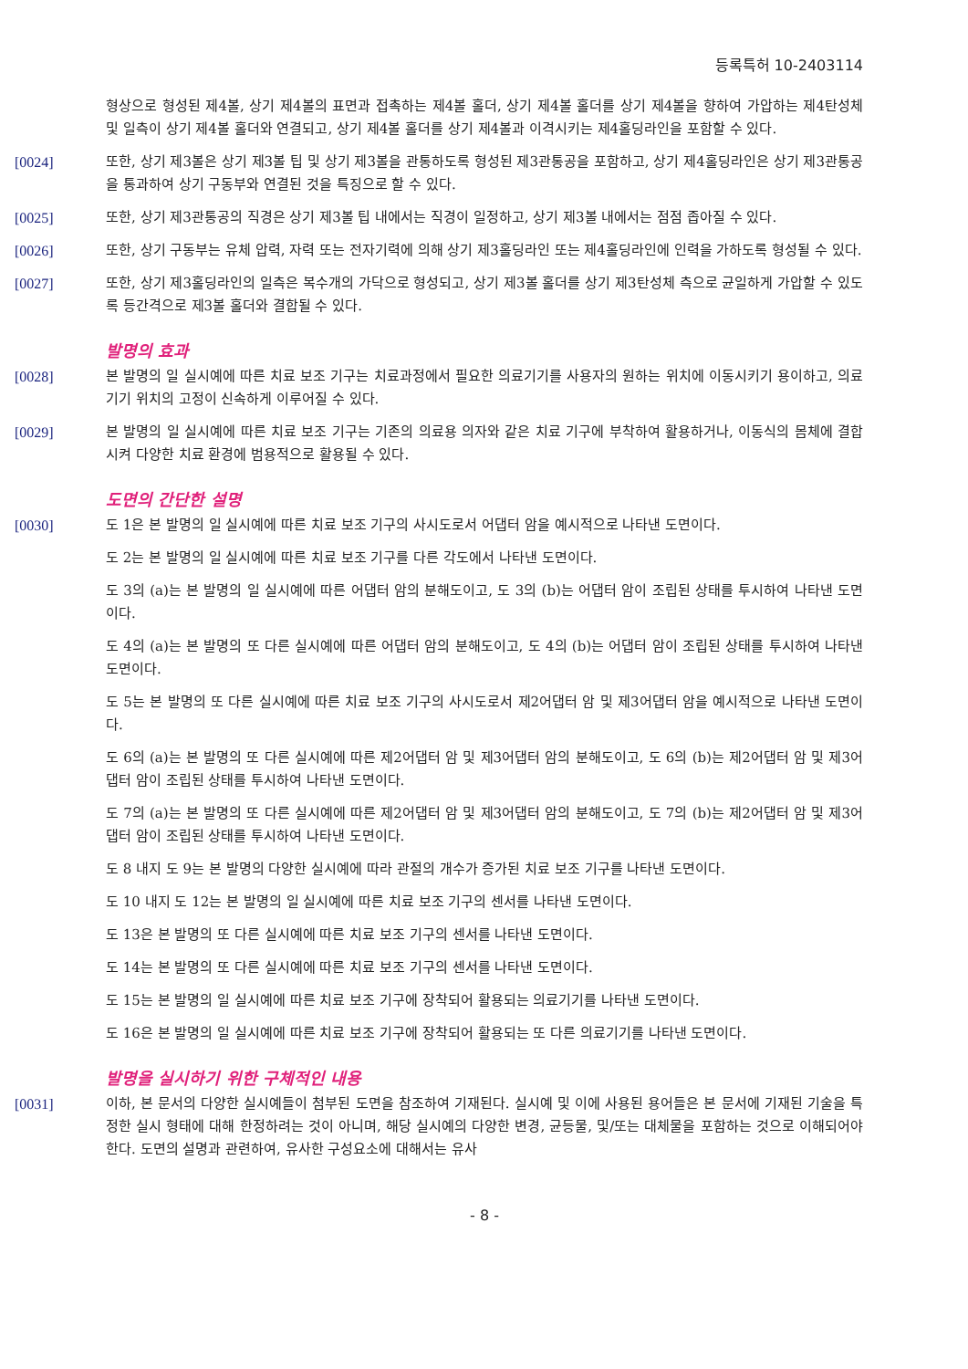등록특허 10-2403114
형상으로 형성된 제4볼, 상기 제4볼의 표면과 접촉하는 제4볼 홀더, 상기 제4볼 홀더를 상기 제4볼을 향하여 가압하는 제4탄성체 및 일측이 상기 제4볼 홀더와 연결되고, 상기 제4볼 홀더를 상기 제4볼과 이격시키는 제4홀딩라인을 포함할 수 있다.
[0024] 또한, 상기 제3볼은 상기 제3볼 팁 및 상기 제3볼을 관통하도록 형성된 제3관통공을 포함하고, 상기 제4홀딩라인은 상기 제3관통공을 통과하여 상기 구동부와 연결된 것을 특징으로 할 수 있다.
[0025] 또한, 상기 제3관통공의 직경은 상기 제3볼 팁 내에서는 직경이 일정하고, 상기 제3볼 내에서는 점점 좁아질 수 있다.
[0026] 또한, 상기 구동부는 유체 압력, 자력 또는 전자기력에 의해 상기 제3홀딩라인 또는 제4홀딩라인에 인력을 가하도록 형성될 수 있다.
[0027] 또한, 상기 제3홀딩라인의 일측은 복수개의 가닥으로 형성되고, 상기 제3볼 홀더를 상기 제3탄성체 측으로 균일하게 가압할 수 있도록 등간격으로 제3볼 홀더와 결합될 수 있다.
발명의 효과
[0028] 본 발명의 일 실시예에 따른 치료 보조 기구는 치료과정에서 필요한 의료기기를 사용자의 원하는 위치에 이동시키기 용이하고, 의료기기 위치의 고정이 신속하게 이루어질 수 있다.
[0029] 본 발명의 일 실시예에 따른 치료 보조 기구는 기존의 의료용 의자와 같은 치료 기구에 부착하여 활용하거나, 이동식의 몸체에 결합시켜 다양한 치료 환경에 범용적으로 활용될 수 있다.
도면의 간단한 설명
[0030] 도 1은 본 발명의 일 실시예에 따른 치료 보조 기구의 사시도로서 어댑터 암을 예시적으로 나타낸 도면이다.
도 2는 본 발명의 일 실시예에 따른 치료 보조 기구를 다른 각도에서 나타낸 도면이다.
도 3의 (a)는 본 발명의 일 실시예에 따른 어댑터 암의 분해도이고, 도 3의 (b)는 어댑터 암이 조립된 상태를 투시하여 나타낸 도면이다.
도 4의 (a)는 본 발명의 또 다른 실시예에 따른 어댑터 암의 분해도이고, 도 4의 (b)는 어댑터 암이 조립된 상태를 투시하여 나타낸 도면이다.
도 5는 본 발명의 또 다른 실시예에 따른 치료 보조 기구의 사시도로서 제2어댑터 암 및 제3어댑터 암을 예시적으로 나타낸 도면이다.
도 6의 (a)는 본 발명의 또 다른 실시예에 따른 제2어댑터 암 및 제3어댑터 암의 분해도이고, 도 6의 (b)는 제2어댑터 암 및 제3어댑터 암이 조립된 상태를 투시하여 나타낸 도면이다.
도 7의 (a)는 본 발명의 또 다른 실시예에 따른 제2어댑터 암 및 제3어댑터 암의 분해도이고, 도 7의 (b)는 제2어댑터 암 및 제3어댑터 암이 조립된 상태를 투시하여 나타낸 도면이다.
도 8 내지 도 9는 본 발명의 다양한 실시예에 따라 관절의 개수가 증가된 치료 보조 기구를 나타낸 도면이다.
도 10 내지 도 12는 본 발명의 일 실시예에 따른 치료 보조 기구의 센서를 나타낸 도면이다.
도 13은 본 발명의 또 다른 실시예에 따른 치료 보조 기구의 센서를 나타낸 도면이다.
도 14는 본 발명의 또 다른 실시예에 따른 치료 보조 기구의 센서를 나타낸 도면이다.
도 15는 본 발명의 일 실시예에 따른 치료 보조 기구에 장착되어 활용되는 의료기기를 나타낸 도면이다.
도 16은 본 발명의 일 실시예에 따른 치료 보조 기구에 장착되어 활용되는 또 다른 의료기기를 나타낸 도면이다.
발명을 실시하기 위한 구체적인 내용
[0031] 이하, 본 문서의 다양한 실시예들이 첨부된 도면을 참조하여 기재된다. 실시예 및 이에 사용된 용어들은 본 문서에 기재된 기술을 특정한 실시 형태에 대해 한정하려는 것이 아니며, 해당 실시예의 다양한 변경, 균등물, 및/또는 대체물을 포함하는 것으로 이해되어야 한다. 도면의 설명과 관련하여, 유사한 구성요소에 대해서는 유사
- 8 -